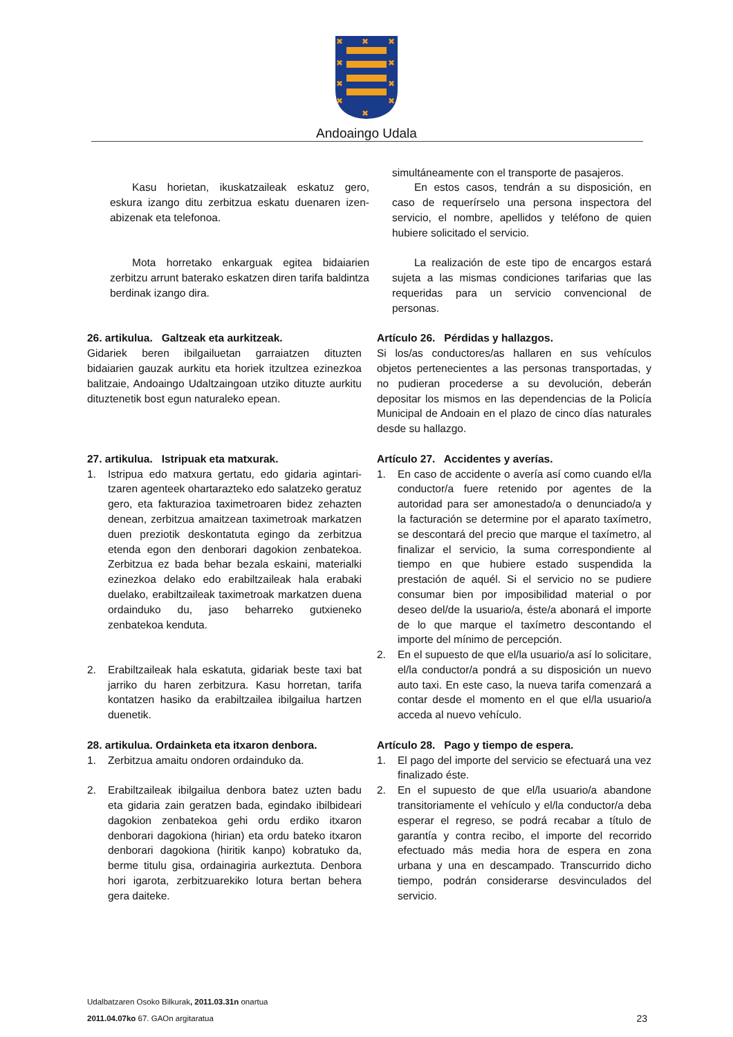✖
✖
✖
✖
✖
✖
✖
✖
✖
✖
Andoaingo Udala
Kasu horietan, ikuskatzaileak eskatuz gero, eskura izango ditu zerbitzua eskatu duenaren izen-abizenak eta telefonoa.
Mota horretako enkarguak egitea bidaiarien zerbitzu arrunt baterako eskatzen diren tarifa baldintza berdinak izango dira.
simultáneamente con el transporte de pasajeros.
En estos casos, tendrán a su disposición, en caso de requerírselo una persona inspectora del servicio, el nombre, apellidos y teléfono de quien hubiere solicitado el servicio.
La realización de este tipo de encargos estará sujeta a las mismas condiciones tarifarias que las requeridas para un servicio convencional de personas.
26. artikulua. Galtzeak eta aurkitzeak.
Gidariek beren ibilgailuetan garraiatzen dituzten bidaiarien gauzak aurkitu eta horiek itzultzea ezinezkoa balitzaie, Andoaingo Udaltzaingoan utziko dituzte aurkitu dituztenetik bost egun naturaleko epean.
Artículo 26. Pérdidas y hallazgos.
Si los/as conductores/as hallaren en sus vehículos objetos pertenecientes a las personas transportadas, y no pudieran procederse a su devolución, deberán depositar los mismos en las dependencias de la Policía Municipal de Andoain en el plazo de cinco días naturales desde su hallazgo.
27. artikulua. Istripuak eta matxurak.
1. Istripua edo matxura gertatu, edo gidaria agintari­tzaren agenteek ohartarazteko edo salatzeko geratuz gero, eta fakturazioa taximetroaren bidez zehazten denean, zerbitzua amaitzean taximetroak markatzen duen preziotik deskontatuta egingo da zerbitzua etenda egon den denborari dagokion zenbatekoa. Zerbitzua ez bada behar bezala eskaini, materialki ezinezkoa delako edo erabiltzaileak hala erabaki duelako, erabiltzaileak taximetroak markatzen duena ordainduko du, jaso beharreko gutxieneko zenbatekoa kenduta.
2. Erabiltzaileak hala eskatuta, gidariak beste taxi bat jarriko du haren zerbitzura. Kasu horretan, tarifa kontatzen hasiko da erabiltzailea ibilgailua hartzen duenetik.
Artículo 27. Accidentes y averías.
1. En caso de accidente o avería así como cuando el/la conductor/a fuere retenido por agentes de la autoridad para ser amonestado/a o denunciado/a y la facturación se determine por el aparato taxímetro, se descontará del precio que marque el taxímetro, al finalizar el servicio, la suma correspondiente al tiempo en que hubiere estado suspendida la prestación de aquél. Si el servicio no se pudiere consumar bien por imposibilidad material o por deseo del/de la usuario/a, éste/a abonará el importe de lo que marque el taxímetro descontando el importe del mínimo de percepción.
2. En el supuesto de que el/la usuario/a así lo solicitare, el/la conductor/a pondrá a su disposición un nuevo auto taxi. En este caso, la nueva tarifa comenzará a contar desde el momento en el que el/la usuario/a acceda al nuevo vehículo.
28. artikulua. Ordainketa eta itxaron denbora.
1. Zerbitzua amaitu ondoren ordainduko da.
2. Erabiltzaileak ibilgailua denbora batez uzten badu eta gidaria zain geratzen bada, egindako ibilbideari dagokion zenbatekoa gehi ordu erdiko itxaron denborari dagokiona (hirian) eta ordu bateko itxa­ron denborari dagokiona (hiritik kanpo) kobratuko da, berme titulu gisa, ordainagiria aurkeztuta. Denbora hori igarota, zerbitzuarekiko lotura bertan behera gera daiteke.
Artículo 28. Pago y tiempo de espera.
1. El pago del importe del servicio se efectuará una vez finalizado éste.
2. En el supuesto de que el/la usuario/a abandone transitoriamente el vehículo y el/la conductor/a deba esperar el regreso, se podrá recabar a título de garantía y contra recibo, el importe del recorrido efectuado más media hora de espera en zona urbana y una en descampado. Transcurrido dicho tiempo, podrán considerarse desvinculados del servicio.
Udalbatzaren Osoko Bilkurak, 2011.03.31n onartua
2011.04.07ko 67. GAOn argitaratua 23